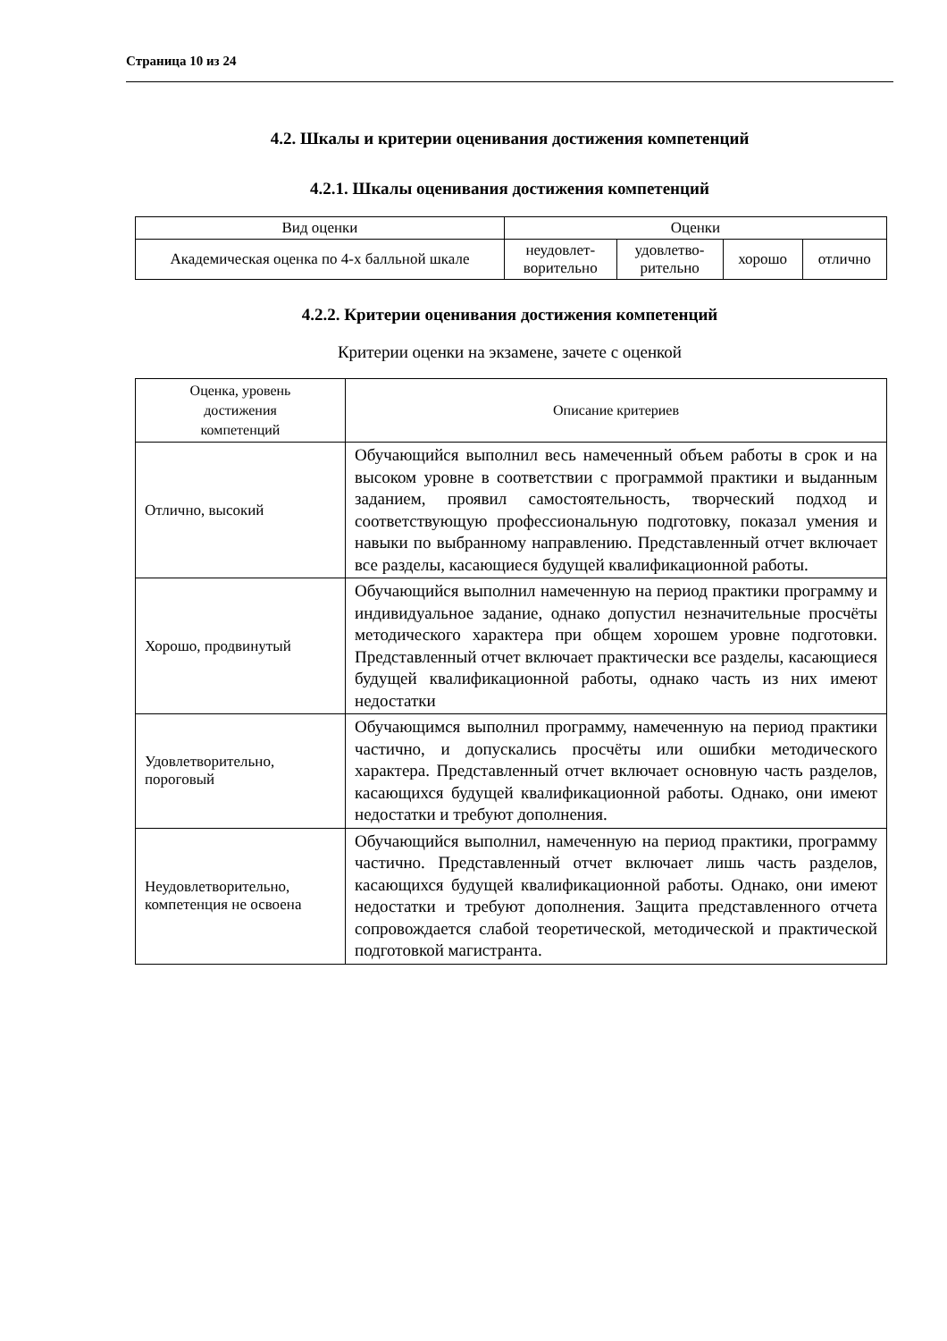Страница 10 из 24
4.2. Шкалы и критерии оценивания достижения компетенций
4.2.1. Шкалы оценивания достижения компетенций
| Вид оценки | Оценки | | | |
| --- | --- | --- | --- | --- |
| Академическая оценка по 4-х балльной шкале | неудовлет- ворительно | удовлетво- рительно | хорошо | отлично |
4.2.2. Критерии оценивания достижения компетенций
Критерии оценки на экзамене, зачете с оценкой
| Оценка, уровень достижения компетенций | Описание критериев |
| --- | --- |
| Отлично, высокий | Обучающийся выполнил весь намеченный объем работы в срок и на высоком уровне в соответствии с программой практики и выданным заданием, проявил самостоятельность, творческий подход и соответствующую профессиональную подготовку, показал умения и навыки по выбранному направлению. Представленный отчет включает все разделы, касающиеся будущей квалификационной работы. |
| Хорошо, продвинутый | Обучающийся выполнил намеченную на период практики программу и индивидуальное задание, однако допустил незначительные просчёты методического характера при общем хорошем уровне подготовки. Представленный отчет включает практически все разделы, касающиеся будущей квалификационной работы, однако часть из них имеют недостатки |
| Удовлетворительно, пороговый | Обучающимся выполнил программу, намеченную на период практики частично, и допускались просчёты или ошибки методического характера. Представленный отчет включает основную часть разделов, касающихся будущей квалификационной работы. Однако, они имеют недостатки и требуют дополнения. |
| Неудовлетворительно, компетенция не освоена | Обучающийся выполнил, намеченную на период практики, программу частично. Представленный отчет включает лишь часть разделов, касающихся будущей квалификационной работы. Однако, они имеют недостатки и требуют дополнения. Защита представленного отчета сопровождается слабой теоретической, методической и практической подготовкой магистранта. |